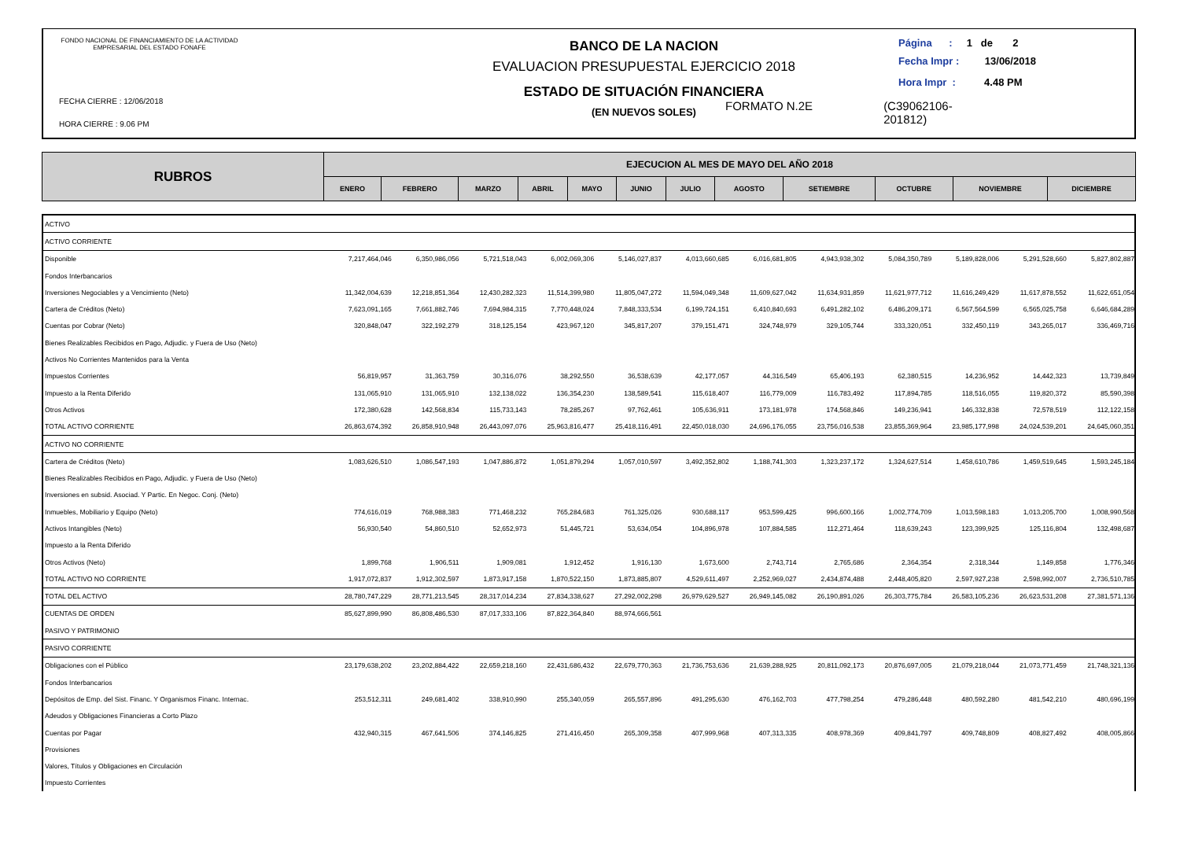FONDO NACIONAL DE FINANCIAMIENTO DE LA ACTIVIDAD EMPRESARIAL DEL ESTADO FONAFE
FECHA CIERRE : 12/06/2018
HORA CIERRE : 9.06 PM
BANCO DE LA NACION
EVALUACION PRESUPUESTAL EJERCICIO 2018
ESTADO DE SITUACIÓN FINANCIERA
(EN NUEVOS SOLES)
Página : 1 de 2
Fecha Impr : 13/06/2018
Hora Impr : 4.48 PM
FORMATO N.2E (C39062106-
201812)
| RUBROS | EJECUCION AL MES DE MAYO DEL AÑO 2018 | | | | | | | | | | | |
| | ENERO | FEBRERO | MARZO | ABRIL | MAYO | JUNIO | JULIO | AGOSTO | SETIEMBRE | OCTUBRE | NOVIEMBRE | DICIEMBRE |
| ACTIVO | | | | | | | | | | | | |
| ACTIVO CORRIENTE | | | | | | | | | | | | |
| Disponible | 7,217,464,046 | 6,350,986,056 | 5,721,518,043 | 6,002,069,306 | 5,146,027,837 | 4,013,660,685 | 6,016,681,805 | 4,943,938,302 | 5,084,350,789 | 5,189,828,006 | 5,291,528,660 | 5,827,802,887 |
| Fondos Interbancarios | | | | | | | | | | | | |
| Inversiones Negociables y a Vencimiento (Neto) | 11,342,004,639 | 12,218,851,364 | 12,430,282,323 | 11,514,399,980 | 11,805,047,272 | 11,594,049,348 | 11,609,627,042 | 11,634,931,859 | 11,621,977,712 | 11,616,249,429 | 11,617,878,552 | 11,622,651,054 |
| Cartera de Créditos (Neto) | 7,623,091,165 | 7,661,882,746 | 7,694,984,315 | 7,770,448,024 | 7,848,333,534 | 6,199,724,151 | 6,410,840,693 | 6,491,282,102 | 6,486,209,171 | 6,567,564,599 | 6,565,025,758 | 6,646,684,289 |
| Cuentas por Cobrar (Neto) | 320,848,047 | 322,192,279 | 318,125,154 | 423,967,120 | 345,817,207 | 379,151,471 | 324,748,979 | 329,105,744 | 333,320,051 | 332,450,119 | 343,265,017 | 336,469,716 |
| Bienes Realizables Recibidos en Pago, Adjudic. y Fuera de Uso (Neto) | | | | | | | | | | | | |
| Activos No Corrientes Mantenidos para la Venta | | | | | | | | | | | | |
| Impuestos Corrientes | 56,819,957 | 31,363,759 | 30,316,076 | 38,292,550 | 36,538,639 | 42,177,057 | 44,316,549 | 65,406,193 | 62,380,515 | 14,236,952 | 14,442,323 | 13,739,849 |
| Impuesto a la Renta Diferido | 131,065,910 | 131,065,910 | 132,138,022 | 136,354,230 | 138,589,541 | 115,618,407 | 116,779,009 | 116,783,492 | 117,894,785 | 118,516,055 | 119,820,372 | 85,590,398 |
| Otros Activos | 172,380,628 | 142,568,834 | 115,733,143 | 78,285,267 | 97,762,461 | 105,636,911 | 173,181,978 | 174,568,846 | 149,236,941 | 146,332,838 | 72,578,519 | 112,122,158 |
| TOTAL ACTIVO CORRIENTE | 26,863,674,392 | 26,858,910,948 | 26,443,097,076 | 25,963,816,477 | 25,418,116,491 | 22,450,018,030 | 24,696,176,055 | 23,756,016,538 | 23,855,369,964 | 23,985,177,998 | 24,024,539,201 | 24,645,060,351 |
| ACTIVO NO CORRIENTE | | | | | | | | | | | | |
| Cartera de Créditos (Neto) | 1,083,626,510 | 1,086,547,193 | 1,047,886,872 | 1,051,879,294 | 1,057,010,597 | 3,492,352,802 | 1,188,741,303 | 1,323,237,172 | 1,324,627,514 | 1,458,610,786 | 1,459,519,645 | 1,593,245,184 |
| Bienes Realizables Recibidos en Pago, Adjudic. y Fuera de Uso (Neto) | | | | | | | | | | | | |
| Inversiones en subsid. Asociad. Y Partic. En Negoc. Conj. (Neto) | | | | | | | | | | | | |
| Inmuebles, Mobiliario y Equipo (Neto) | 774,616,019 | 768,988,383 | 771,468,232 | 765,284,683 | 761,325,026 | 930,688,117 | 953,599,425 | 996,600,166 | 1,002,774,709 | 1,013,598,183 | 1,013,205,700 | 1,008,990,568 |
| Activos Intangibles (Neto) | 56,930,540 | 54,860,510 | 52,652,973 | 51,445,721 | 53,634,054 | 104,896,978 | 107,884,585 | 112,271,464 | 118,639,243 | 123,399,925 | 125,116,804 | 132,498,687 |
| Impuesto a la Renta Diferido | | | | | | | | | | | | |
| Otros Activos (Neto) | 1,899,768 | 1,906,511 | 1,909,081 | 1,912,452 | 1,916,130 | 1,673,600 | 2,743,714 | 2,765,686 | 2,364,354 | 2,318,344 | 1,149,858 | 1,776,346 |
| TOTAL ACTIVO NO CORRIENTE | 1,917,072,837 | 1,912,302,597 | 1,873,917,158 | 1,870,522,150 | 1,873,885,807 | 4,529,611,497 | 2,252,969,027 | 2,434,874,488 | 2,448,405,820 | 2,597,927,238 | 2,598,992,007 | 2,736,510,785 |
| TOTAL DEL ACTIVO | 28,780,747,229 | 28,771,213,545 | 28,317,014,234 | 27,834,338,627 | 27,292,002,298 | 26,979,629,527 | 26,949,145,082 | 26,190,891,026 | 26,303,775,784 | 26,583,105,236 | 26,623,531,208 | 27,381,571,136 |
| CUENTAS DE ORDEN | 85,627,899,990 | 86,808,486,530 | 87,017,333,106 | 87,822,364,840 | 88,974,666,561 | | | | | | | |
| PASIVO Y PATRIMONIO | | | | | | | | | | | | |
| PASIVO CORRIENTE | | | | | | | | | | | | |
| Obligaciones con el Público | 23,179,638,202 | 23,202,884,422 | 22,659,218,160 | 22,431,686,432 | 22,679,770,363 | 21,736,753,636 | 21,639,288,925 | 20,811,092,173 | 20,876,697,005 | 21,079,218,044 | 21,073,771,459 | 21,748,321,136 |
| Fondos Interbancarios | | | | | | | | | | | | |
| Depósitos de Emp. del Sist. Financ. Y Organismos Financ. Internac. | 253,512,311 | 249,681,402 | 338,910,990 | 255,340,059 | 265,557,896 | 491,295,630 | 476,162,703 | 477,798,254 | 479,286,448 | 480,592,280 | 481,542,210 | 480,696,199 |
| Adeudos y Obligaciones Financieras a Corto Plazo | | | | | | | | | | | | |
| Cuentas por Pagar | 432,940,315 | 467,641,506 | 374,146,825 | 271,416,450 | 265,309,358 | 407,999,968 | 407,313,335 | 408,978,369 | 409,841,797 | 409,748,809 | 408,827,492 | 408,005,866 |
| Provisiones | | | | | | | | | | | | |
| Valores, Títulos y Obligaciones en Circulación | | | | | | | | | | | | |
| Impuesto Corrientes | | | | | | | | | | | | |